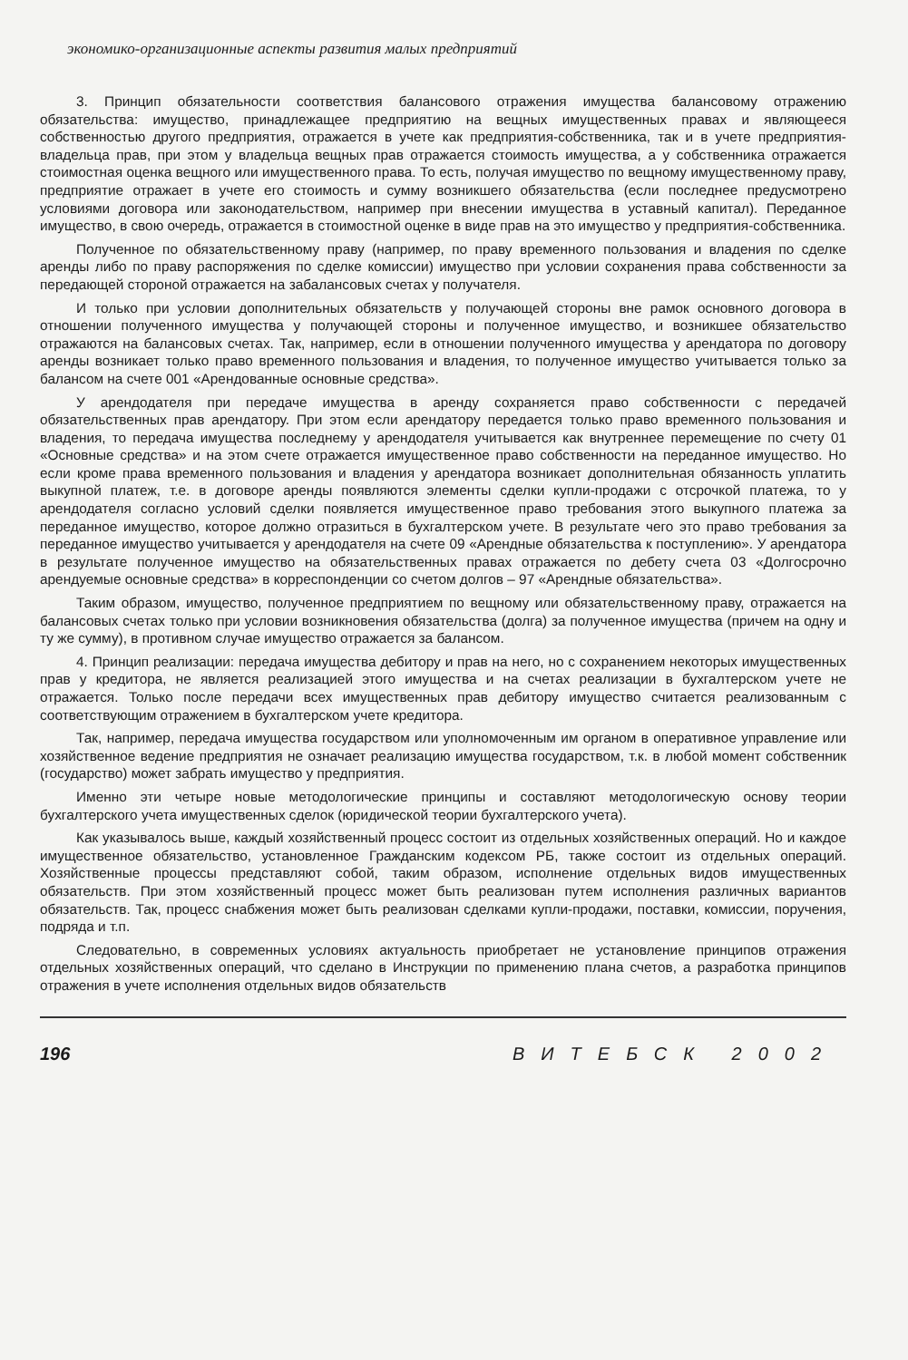экономико-организационные аспекты развития малых предприятий
3. Принцип обязательности соответствия балансового отражения имущества балансовому отражению обязательства: имущество, принадлежащее предприятию на вещных имущественных правах и являющееся собственностью другого предприятия, отражается в учете как предприятия-собственника, так и в учете предприятия-владельца прав, при этом у владельца вещных прав отражается стоимость имущества, а у собственника отражается стоимостная оценка вещного или имущественного права. То есть, получая имущество по вещному имущественному праву, предприятие отражает в учете его стоимость и сумму возникшего обязательства (если последнее предусмотрено условиями договора или законодательством, например при внесении имущества в уставный капитал). Переданное имущество, в свою очередь, отражается в стоимостной оценке в виде прав на это имущество у предприятия-собственника.
Полученное по обязательственному праву (например, по праву временного пользования и владения по сделке аренды либо по праву распоряжения по сделке комиссии) имущество при условии сохранения права собственности за передающей стороной отражается на забалансовых счетах у получателя.
И только при условии дополнительных обязательств у получающей стороны вне рамок основного договора в отношении полученного имущества у получающей стороны и полученное имущество, и возникшее обязательство отражаются на балансовых счетах. Так, например, если в отношении полученного имущества у арендатора по договору аренды возникает только право временного пользования и владения, то полученное имущество учитывается только за балансом на счете 001 «Арендованные основные средства».
У арендодателя при передаче имущества в аренду сохраняется право собственности с передачей обязательственных прав арендатору. При этом если арендатору передается только право временного пользования и владения, то передача имущества последнему у арендодателя учитывается как внутреннее перемещение по счету 01 «Основные средства» и на этом счете отражается имущественное право собственности на переданное имущество. Но если кроме права временного пользования и владения у арендатора возникает дополнительная обязанность уплатить выкупной платеж, т.е. в договоре аренды появляются элементы сделки купли-продажи с отсрочкой платежа, то у арендодателя согласно условий сделки появляется имущественное право требования этого выкупного платежа за переданное имущество, которое должно отразиться в бухгалтерском учете. В результате чего это право требования за переданное имущество учитывается у арендодателя на счете 09 «Арендные обязательства к поступлению». У арендатора в результате полученное имущество на обязательственных правах отражается по дебету счета 03 «Долгосрочно арендуемые основные средства» в корреспонденции со счетом долгов – 97 «Арендные обязательства».
Таким образом, имущество, полученное предприятием по вещному или обязательственному праву, отражается на балансовых счетах только при условии возникновения обязательства (долга) за полученное имущества (причем на одну и ту же сумму), в противном случае имущество отражается за балансом.
4. Принцип реализации: передача имущества дебитору и прав на него, но с сохранением некоторых имущественных прав у кредитора, не является реализацией этого имущества и на счетах реализации в бухгалтерском учете не отражается. Только после передачи всех имущественных прав дебитору имущество считается реализованным с соответствующим отражением в бухгалтерском учете кредитора.
Так, например, передача имущества государством или уполномоченным им органом в оперативное управление или хозяйственное ведение предприятия не означает реализацию имущества государством, т.к. в любой момент собственник (государство) может забрать имущество у предприятия.
Именно эти четыре новые методологические принципы и составляют методологическую основу теории бухгалтерского учета имущественных сделок (юридической теории бухгалтерского учета).
Как указывалось выше, каждый хозяйственный процесс состоит из отдельных хозяйственных операций. Но и каждое имущественное обязательство, установленное Гражданским кодексом РБ, также состоит из отдельных операций. Хозяйственные процессы представляют собой, таким образом, исполнение отдельных видов имущественных обязательств. При этом хозяйственный процесс может быть реализован путем исполнения различных вариантов обязательств. Так, процесс снабжения может быть реализован сделками купли-продажи, поставки, комиссии, поручения, подряда и т.п.
Следовательно, в современных условиях актуальность приобретает не установление принципов отражения отдельных хозяйственных операций, что сделано в Инструкции по применению плана счетов, а разработка принципов отражения в учете исполнения отдельных видов обязательств
196 ВИТЕБСК 2002